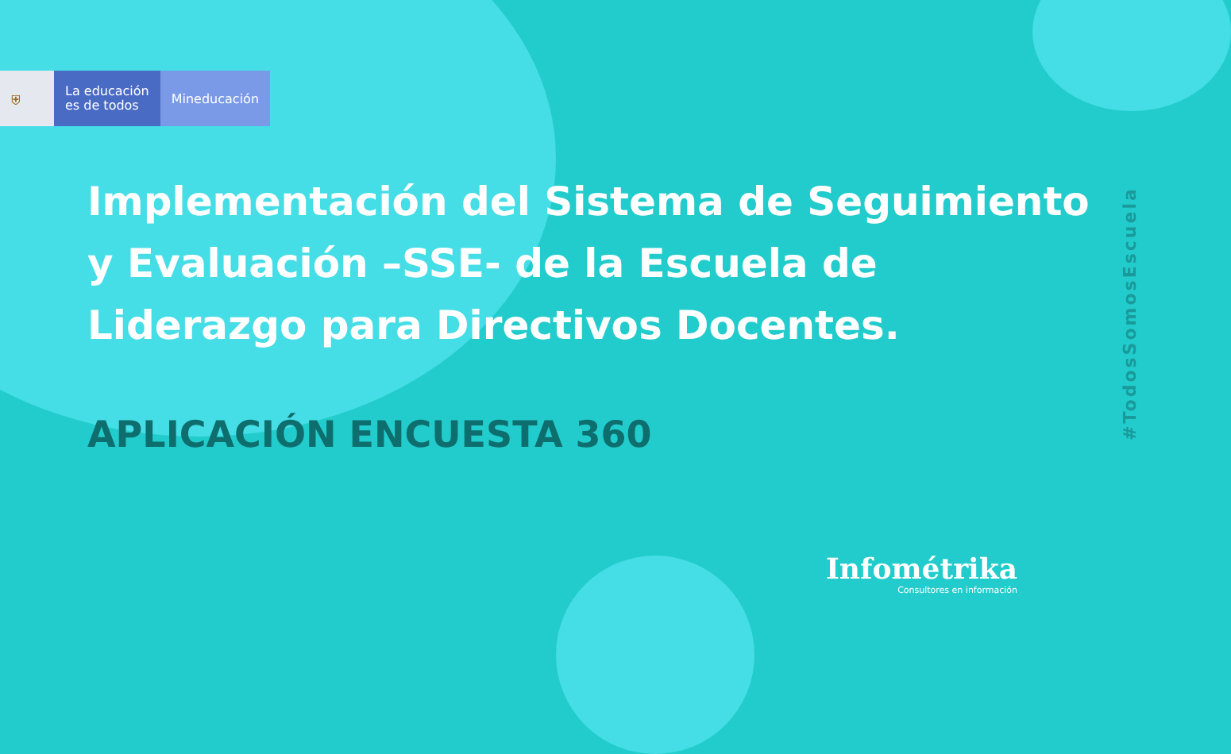⛨
La educación
es de todos
Mineducación
Implementación del Sistema de Seguimiento y Evaluación –SSE- de la Escuela de Liderazgo para Directivos Docentes.
APLICACIÓN ENCUESTA 360
#TodosSomosEscuela
Infométrika
Consultores en información